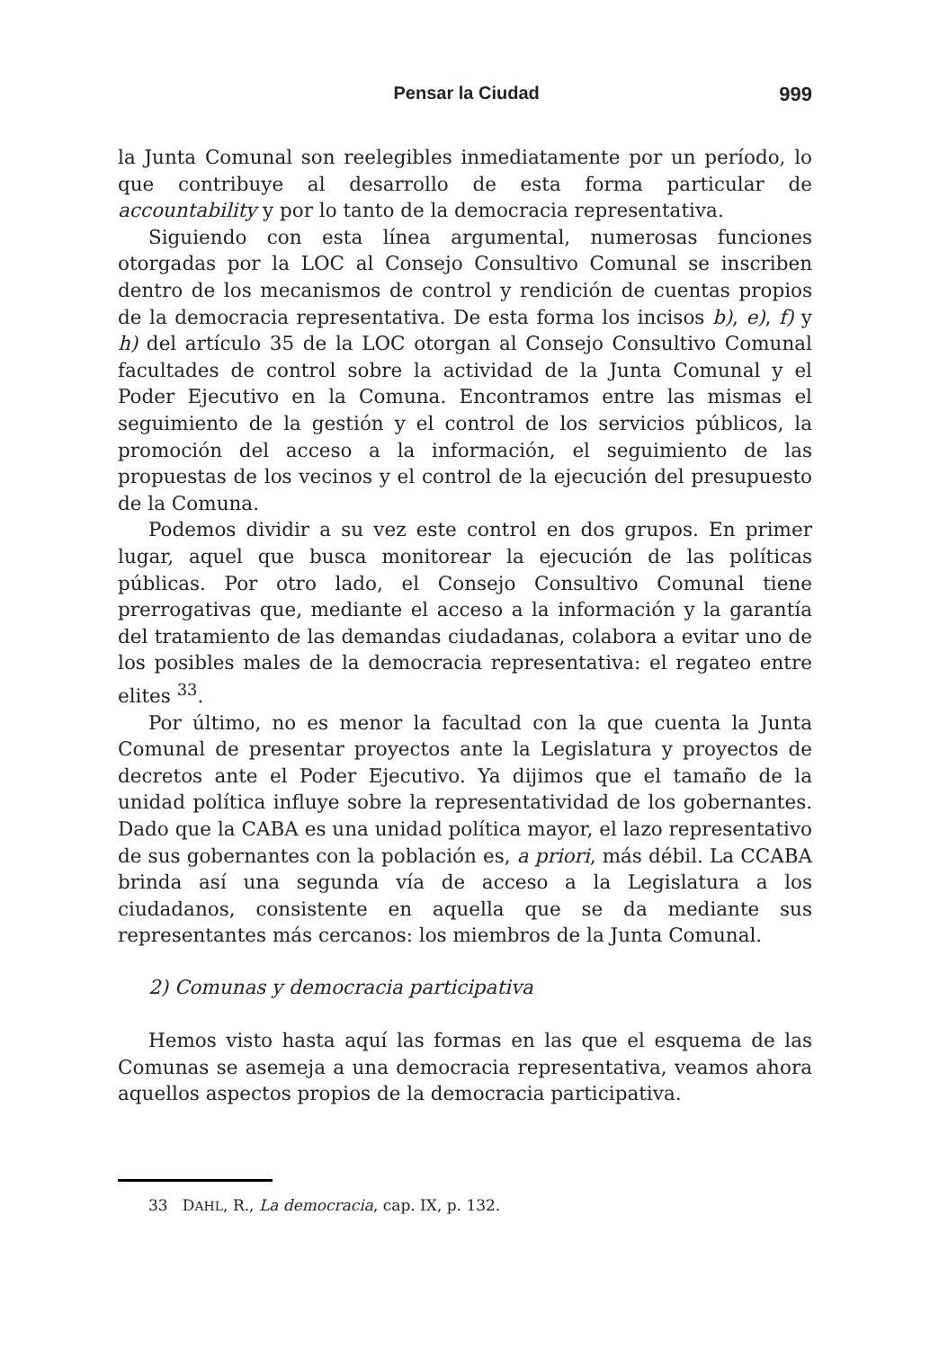Pensar la Ciudad 999
la Junta Comunal son reelegibles inmediatamente por un período, lo que contribuye al desarrollo de esta forma particular de accountability y por lo tanto de la democracia representativa.
Siguiendo con esta línea argumental, numerosas funciones otorgadas por la LOC al Consejo Consultivo Comunal se inscriben dentro de los mecanismos de control y rendición de cuentas propios de la democracia representativa. De esta forma los incisos b), e), f) y h) del artículo 35 de la LOC otorgan al Consejo Consultivo Comunal facultades de control sobre la actividad de la Junta Comunal y el Poder Ejecutivo en la Comuna. Encontramos entre las mismas el seguimiento de la gestión y el control de los servicios públicos, la promoción del acceso a la información, el seguimiento de las propuestas de los vecinos y el control de la ejecución del presupuesto de la Comuna.
Podemos dividir a su vez este control en dos grupos. En primer lugar, aquel que busca monitorear la ejecución de las políticas públicas. Por otro lado, el Consejo Consultivo Comunal tiene prerrogativas que, mediante el acceso a la información y la garantía del tratamiento de las demandas ciudadanas, colabora a evitar uno de los posibles males de la democracia representativa: el regateo entre elites <sup>33</sup>.
Por último, no es menor la facultad con la que cuenta la Junta Comunal de presentar proyectos ante la Legislatura y proyectos de decretos ante el Poder Ejecutivo. Ya dijimos que el tamaño de la unidad política influye sobre la representatividad de los gobernantes. Dado que la CABA es una unidad política mayor, el lazo representativo de sus gobernantes con la población es, a priori, más débil. La CCABA brinda así una segunda vía de acceso a la Legislatura a los ciudadanos, consistente en aquella que se da mediante sus representantes más cercanos: los miembros de la Junta Comunal.
2) Comunas y democracia participativa
Hemos visto hasta aquí las formas en las que el esquema de las Comunas se asemeja a una democracia representativa, veamos ahora aquellos aspectos propios de la democracia participativa.
33 DAHL, R., La democracia, cap. IX, p. 132.